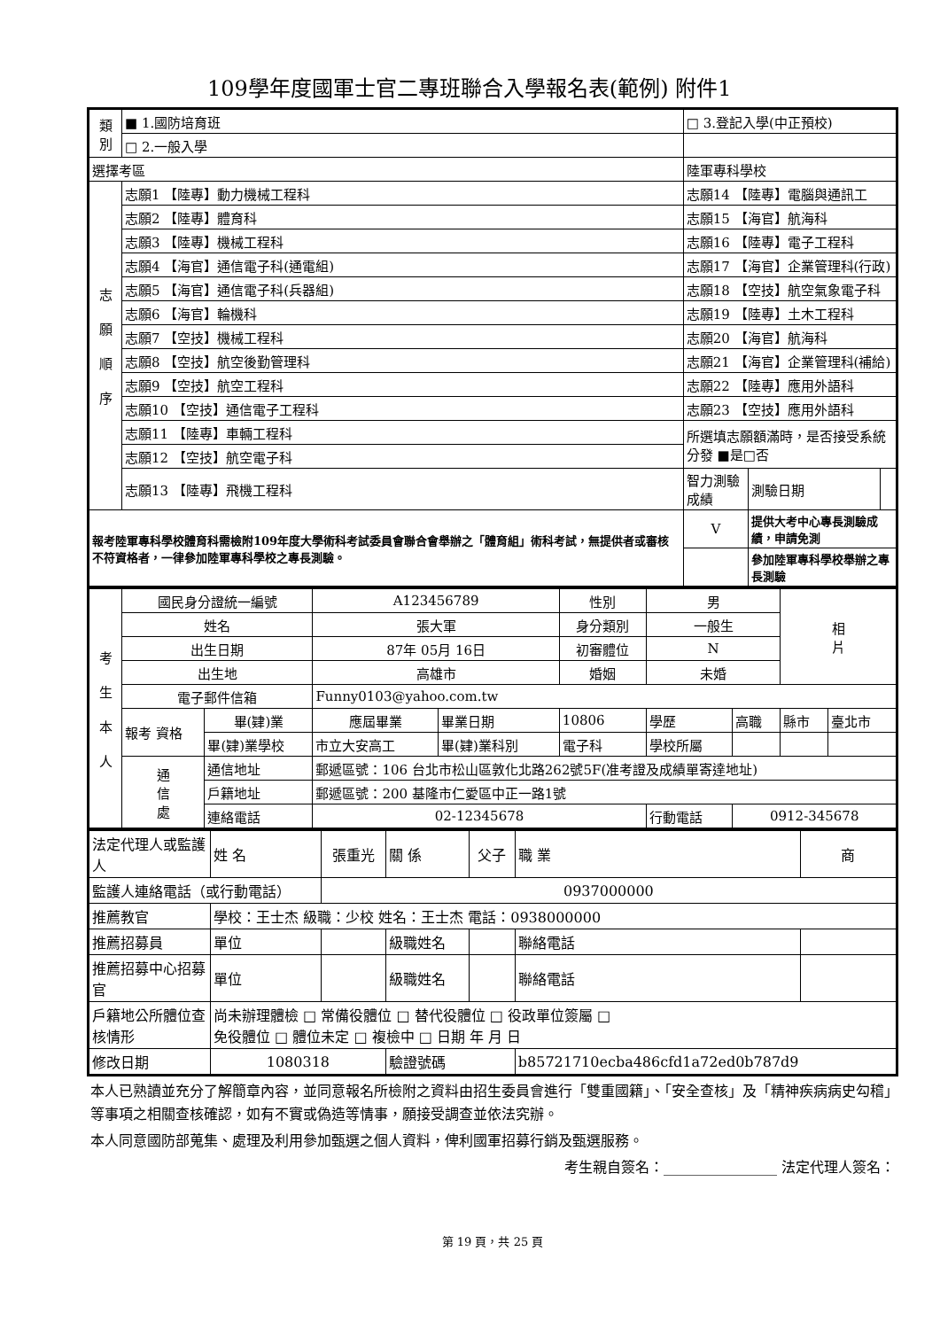109學年度國軍士官二專班聯合入學報名表(範例) 附件1
| 類 別 | ■ 1.國防培育班 | | □ 3.登記入學(中正預校) | | |
| | □ 2.一般入學 | | | | |
| 選擇考區 | | 陸軍專科學校 | | | |
| 志 願 順 序 | 志願1 【陸專】動力機械工程科 | | 志願14 【陸專】電腦與通訊工 | | |
| | 志願2 【陸專】體育科 | | 志願15 【海官】航海科 | | |
| | 志願3 【陸專】機械工程科 | | 志願16 【陸專】電子工程科 | | |
| | 志願4 【海官】通信電子科(通電組) | | 志願17 【海官】企業管理科(行政) | | |
| | 志願5 【海官】通信電子科(兵器組) | | 志願18 【空技】航空氣象電子科 | | |
| | 志願6 【海官】輪機科 | | 志願19 【陸專】土木工程科 | | |
| | 志願7 【空技】機械工程科 | | 志願20 【海官】航海科 | | |
| | 志願8 【空技】航空後勤管理科 | | 志願21 【海官】企業管理科(補給) | | |
| | 志願9 【空技】航空工程科 | | 志願22 【陸專】應用外語科 | | |
| | 志願10 【空技】通信電子工程科 | | 志願23 【空技】應用外語科 | | |
| | 志願11 【陸專】車輛工程科 | | 所選填志願額滿時，是否接受系統分發 ■是□否 | | |
| | 志願12 【空技】航空電子科 | | | | |
| | 志願13 【陸專】飛機工程科 | | 智力測驗成績 | 測驗日期 | |
| 報考陸軍專科學校體育科需檢附109年度大學術科考試委員會聯合會舉辦之「體育組」術科考試，無提供者或審核不符資格者，一律參加陸軍專科學校之專長測驗。 | | | V | 提供大考中心專長測驗成績，申請免測 | |
| | | | | 參加陸軍專科學校舉辦之專長測驗 | |
| 考 生 本 人 | 國民身分證統一編號 | | A123456789 | | 性別 | 男 | | 相 片 | |
| | 姓名 | | 張大軍 | | 身分類別 | 一般生 | | | |
| | 出生日期 | | 87年 05月 16日 | | 初審體位 | N | | | |
| | 出生地 | | 高雄市 | | 婚姻 | 未婚 | | | |
| | 電子郵件信箱 | | Funny0103@yahoo.com.tw | | | | | | |
| | 報考 資格 | 畢(肄)業 | 應屆畢業 | 畢業日期 | 10806 | 學歷 | 高職 | 縣市 | 臺北市 |
| | | 畢(肄)業學校 | 市立大安高工 | 畢(肄)業科別 | 電子科 | 學校所屬 | | | |
| | 通 信 處 | 通信地址 | 郵遞區號：106 台北市松山區敦化北路262號5F(准考證及成績單寄達地址) | | | | | | |
| | | 戶籍地址 | 郵遞區號：200 基隆市仁愛區中正一路1號 | | | | | | |
| | | 連絡電話 | 02-12345678 | | | 行動電話 | 0912-345678 | | |
| 法定代理人或監護人 | 姓 名 | 張重光 | 關 係 | 父子 | 職 業 | 商 |
| 監護人連絡電話（或行動電話） | | 0937000000 | | | | |
| 推薦教官 | 學校：王士杰 級職：少校 姓名：王士杰 電話：0938000000 | | | | | |
| 推薦招募員 | 單位 | | 級職姓名 | | 聯絡電話 | |
| 推薦招募中心招募官 | 單位 | | 級職姓名 | | 聯絡電話 | |
| 戶籍地公所體位查核情形 | 尚未辦理體檢 □ 常備役體位 □ 替代役體位 □ 役政單位簽屬 □ 免役體位 □ 體位未定 □ 複檢中 □ 日期 年 月 日 | | | | | |
| 修改日期 | 1080318 | | 驗證號碼 | | b85721710ecba486cfd1a72ed0b787d9 | |
本人已熟讀並充分了解簡章內容，並同意報名所檢附之資料由招生委員會進行「雙重國籍」、「安全查核」及「精神疾病病史勾稽」等事項之相關查核確認，如有不實或偽造等情事，願接受調查並依法究辦。
本人同意國防部蒐集、處理及利用參加甄選之個人資料，俾利國軍招募行銷及甄選服務。
考生親自簽名：________________ 法定代理人簽名：
第 19 頁，共 25 頁